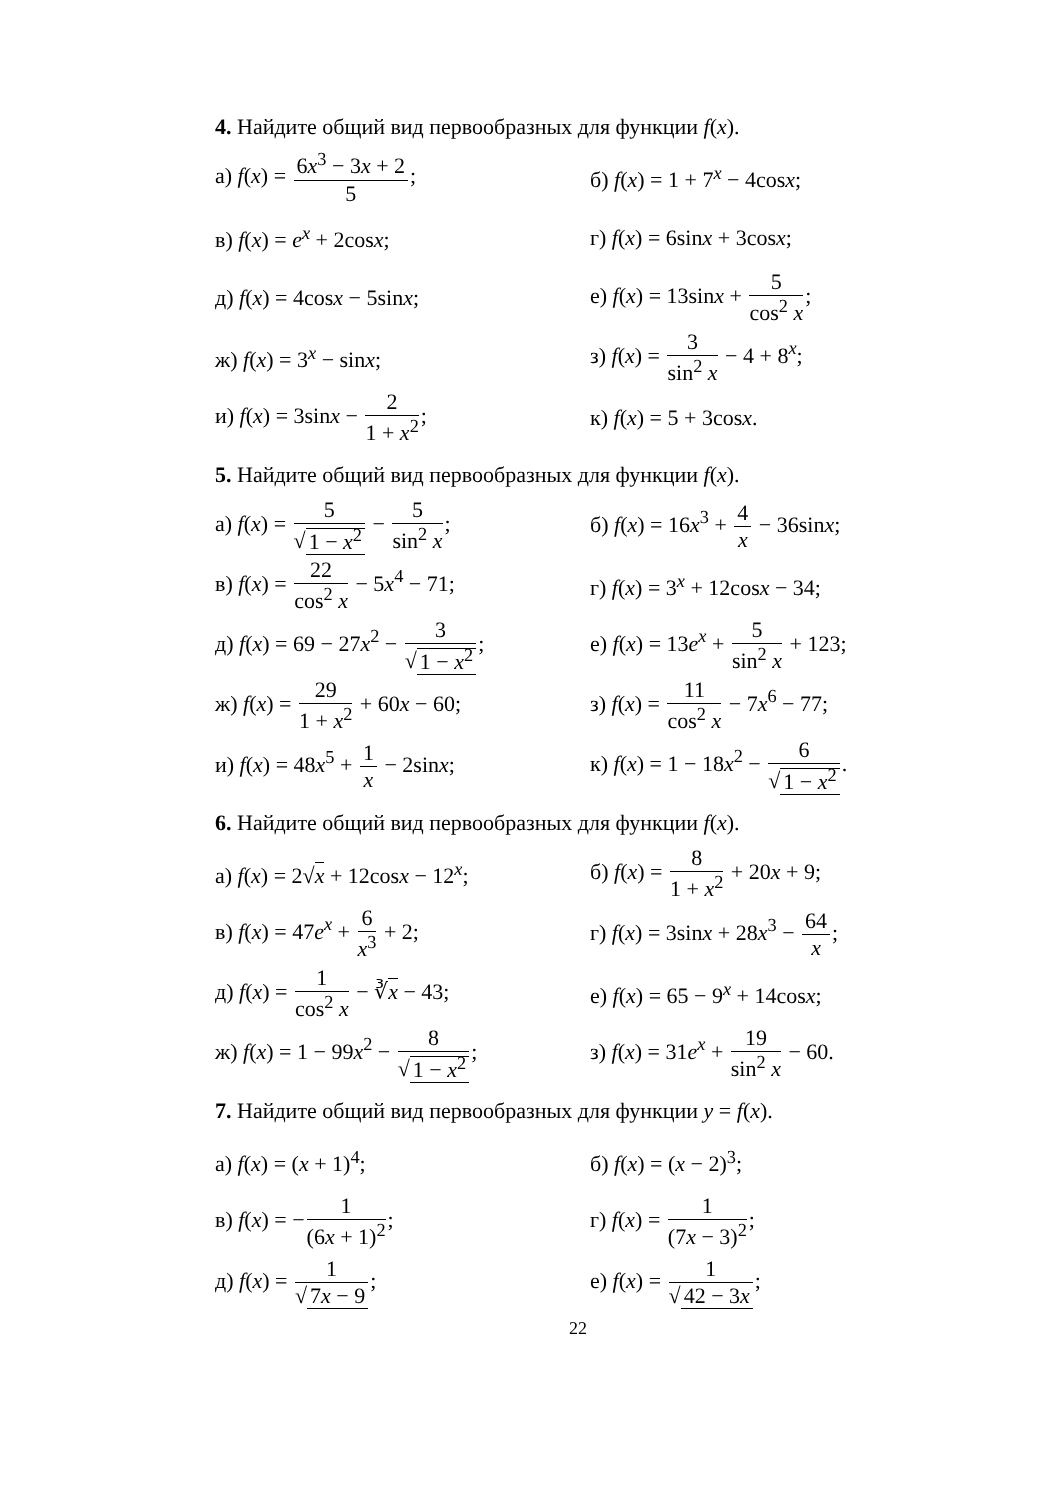4. Найдите общий вид первообразных для функции f(x).
а) f(x) = 6x<sup>3</sup> − 3x + 2 5; б) f(x) = 1 + 7<sup>x</sup> − 4cosx;
в) f(x) = e<sup>x</sup> + 2cosx; г) f(x) = 6sinx + 3cosx;
д) f(x) = 4cosx − 5sinx; е) f(x) = 13sinx + 5 cos<sup>2</sup> x;
ж) f(x) = 3<sup>x</sup> − sinx; з) f(x) = 3 sin<sup>2</sup> x − 4 + 8<sup>x</sup>;
и) f(x) = 3sinx − 2 1 + x<sup>2</sup>; к) f(x) = 5 + 3cosx.
5. Найдите общий вид первообразных для функции f(x).
а) f(x) = 5 √ 1 − x<sup>2</sup> − 5 sin<sup>2</sup> x;
б) f(x) = 16x<sup>3</sup> + 4 x − 36sinx;
в) f(x) = 22 cos<sup>2</sup> x − 5x<sup>4</sup> − 71;
г) f(x) = 3<sup>x</sup> + 12cosx − 34;
д) f(x) = 69 − 27x<sup>2</sup> − 3 √ 1 − x<sup>2</sup>;
е) f(x) = 13e<sup>x</sup> + 5 sin<sup>2</sup> x + 123;
ж) f(x) = 29 1 + x<sup>2</sup> + 60x − 60;
з) f(x) = 11 cos<sup>2</sup> x − 7x<sup>6</sup> − 77;
и) f(x) = 48x<sup>5</sup> + 1 x − 2sinx;
к) f(x) = 1 − 18x<sup>2</sup> − 6 √ 1 − x<sup>2</sup>.
6. Найдите общий вид первообразных для функции f(x).
а) f(x) = 2√x + 12cosx − 12<sup>x</sup>;
б) f(x) = 8 1 + x<sup>2</sup> + 20x + 9;
в) f(x) = 47e<sup>x</sup> + 6 x<sup>3</sup> + 2; г) f(x) = 3sinx + 28x<sup>3</sup> − 64 x;
д) f(x) = 1 cos<sup>2</sup> x − ∛x − 43;
е) f(x) = 65 − 9<sup>x</sup> + 14cosx;
ж) f(x) = 1 − 99x<sup>2</sup> − 8 √ 1 − x<sup>2</sup>;
з) f(x) = 31e<sup>x</sup> + 19 sin<sup>2</sup> x − 60.
7. Найдите общий вид первообразных для функции y = f(x).
а) f(x) = (x + 1)<sup>4</sup>; б) f(x) = (x − 2)<sup>3</sup>;
в) f(x) = −1 (6x + 1)<sup>2</sup>; г) f(x) = 1 (7x − 3)<sup>2</sup>;
д) f(x) = 1 √ 7x − 9; е) f(x) = 1 √ 42 − 3x;
22